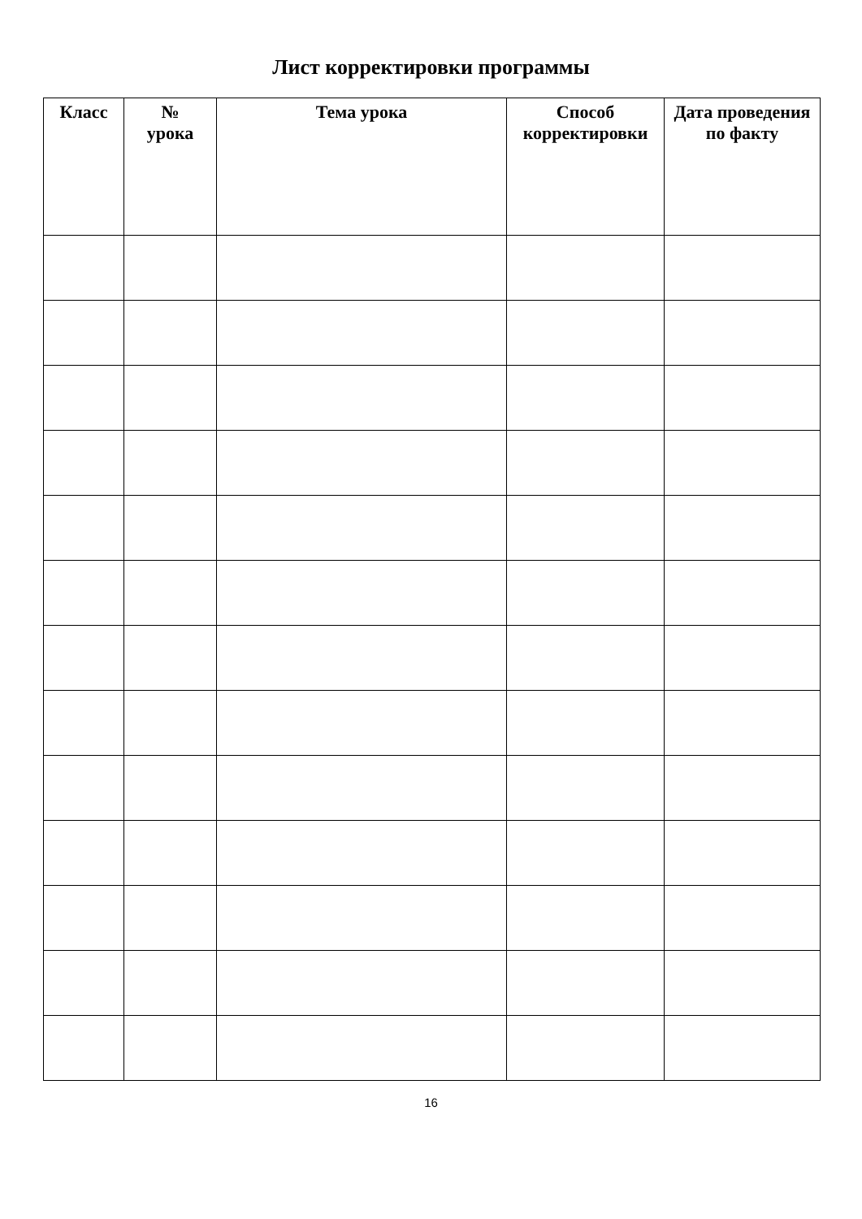Лист корректировки программы
| Класс | № урока | Тема урока | Способ корректировки | Дата проведения по факту |
| --- | --- | --- | --- | --- |
16